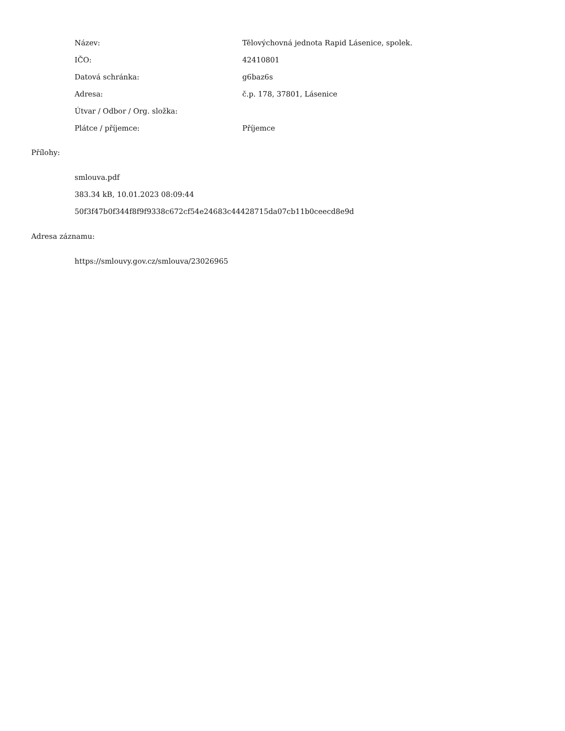| Název: | Tělovýchovná jednota Rapid Lásenice, spolek. |
| IČO: | 42410801 |
| Datová schránka: | g6baz6s |
| Adresa: | č.p. 178, 37801, Lásenice |
| Útvar / Odbor / Org. složka: | |
| Plátce / příjemce: | Příjemce |
Přílohy:
smlouva.pdf
383.34 kB, 10.01.2023 08:09:44
50f3f47b0f344f8f9f9338c672cf54e24683c44428715da07cb11b0ceecd8e9d
Adresa záznamu:
https://smlouvy.gov.cz/smlouva/23026965